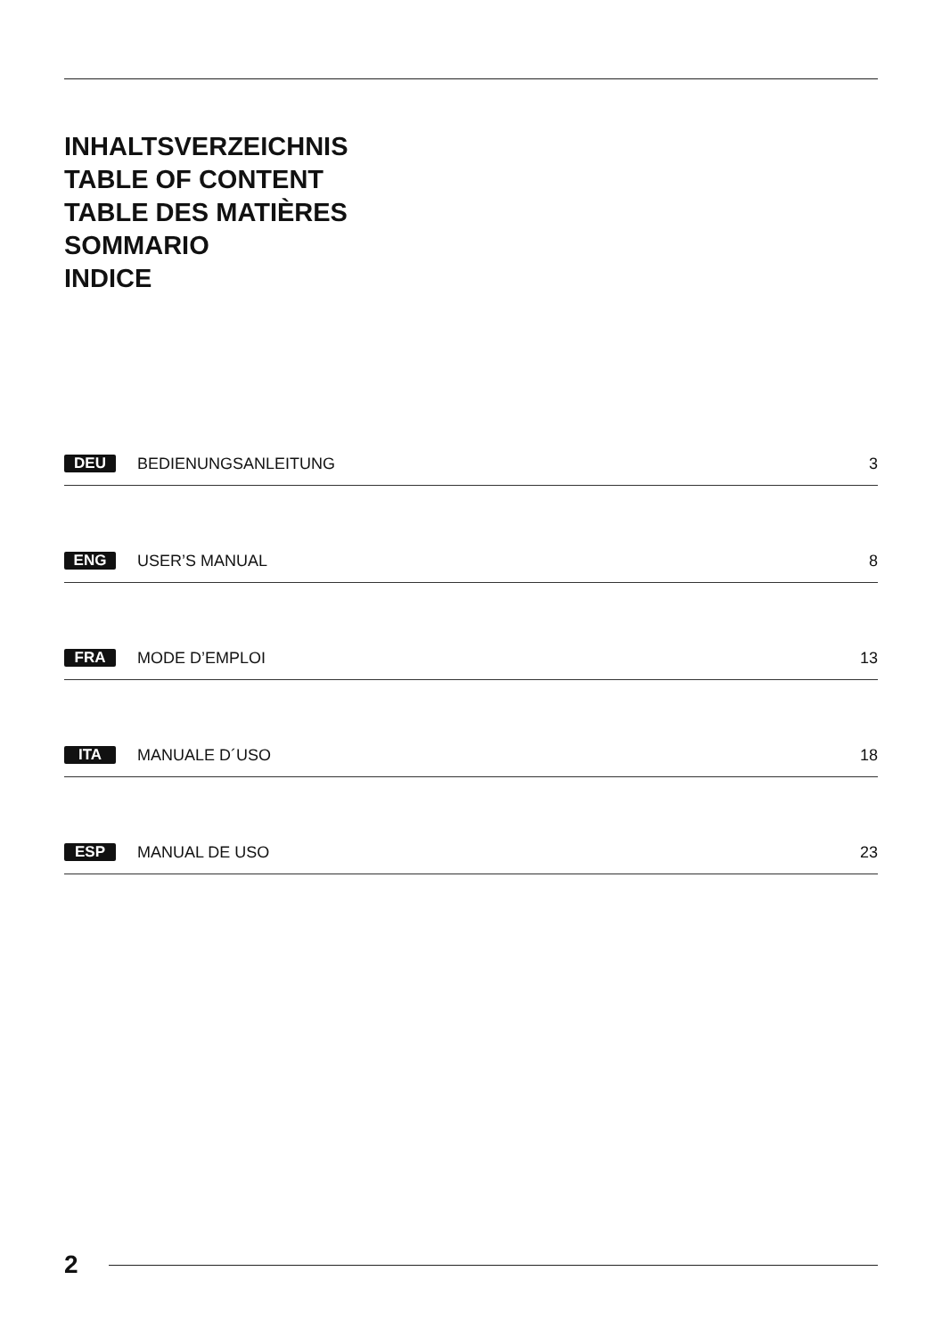INHALTSVERZEICHNIS
TABLE OF CONTENT
TABLE DES MATIÈRES
SOMMARIO
INDICE
DEU BEDIENUNGSANLEITUNG 3
ENG USER’S MANUAL 8
FRA MODE D’EMPLOI 13
ITA MANUALE D´USO 18
ESP MANUAL DE USO 23
2